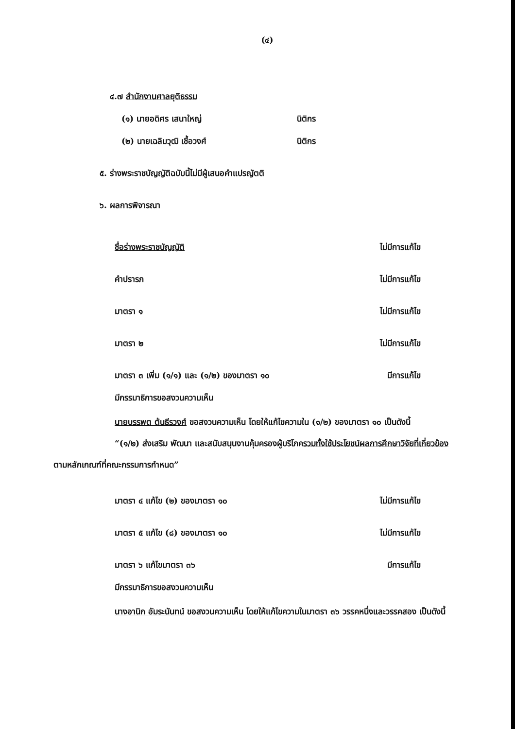(๔)
๔.๗ สำนักงานศาลยุติธรรม
(๑) นายอดิศร เสนาใหญ่ นิติกร
(๒) นายเฉลิมวุฒิ เชื้อวงศ์ นิติกร
๕. ร่างพระราชบัญญัติฉบับนี้ไม่มีผู้เสนอคำแปรญัตติ
๖. ผลการพิจารณา
ชื่อร่างพระราชบัญญัติ ไม่มีการแก้ไข
คำปรารภ ไม่มีการแก้ไข
มาตรา ๑ ไม่มีการแก้ไข
มาตรา ๒ ไม่มีการแก้ไข
มาตรา ๓ เพิ่ม (๑/๑) และ (๑/๒) ของมาตรา ๑๐ มีการแก้ไข
มีกรรมาธิการขอสงวนความเห็น
นายบรรพต ต้นธีรวงศ์ ขอสงวนความเห็น โดยให้แก้ไขความใน (๑/๒) ของมาตรา ๑๐ เป็นดังนี้
“(๑/๒) ส่งเสริม พัฒนา และสนับสนุนงานคุ้มครองผู้บริโภครวมทั้งใช้ประโยชน์ผลการศึกษาวิจัยที่เกี่ยวข้องตามหลักเกณฑ์ที่คณะกรรมการกำหนด”
มาตรา ๔ แก้ไข (๒) ของมาตรา ๑๐ ไม่มีการแก้ไข
มาตรา ๕ แก้ไข (๘) ของมาตรา ๑๐ ไม่มีการแก้ไข
มาตรา ๖ แก้ไขมาตรา ๓๖ มีการแก้ไข
มีกรรมาธิการขอสงวนความเห็น
นางอานิก อัมระนันทน์ ขอสงวนความเห็น โดยให้แก้ไขความในมาตรา ๓๖ วรรคหนึ่งและวรรคสอง เป็นดังนี้